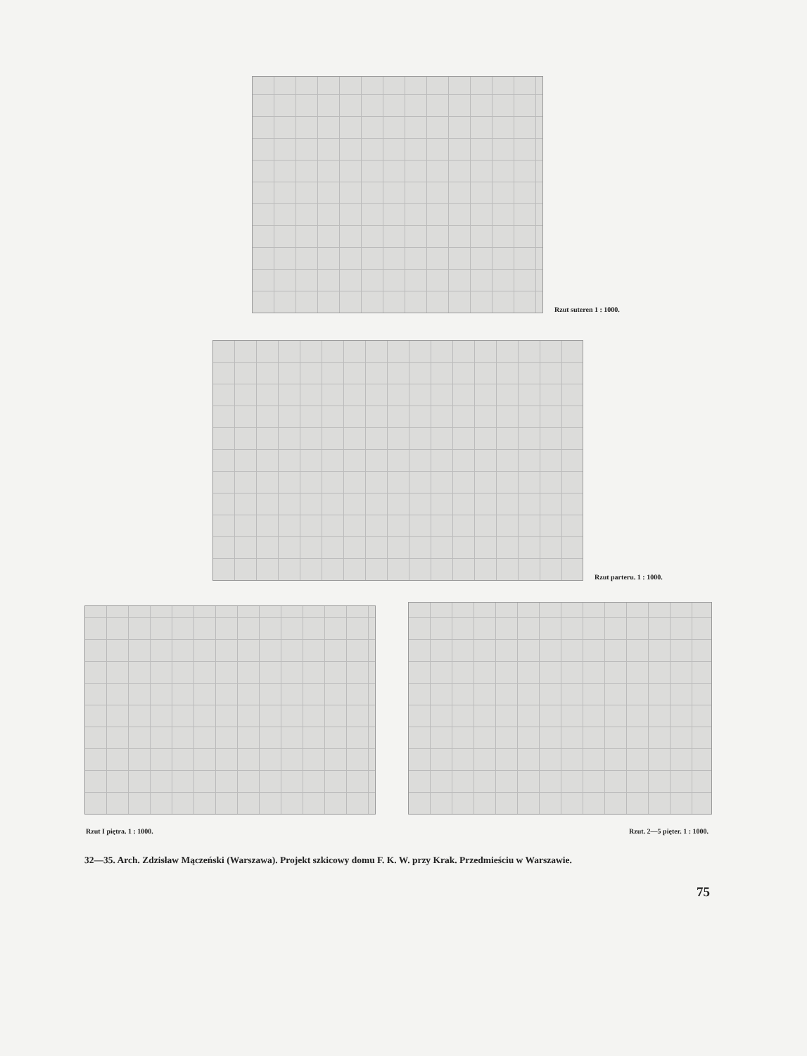Rzut suteren 1 : 1000.
Rzut parteru. 1 : 1000.
Rzut I piętra. 1 : 1000. Rzut. 2—5 pięter. 1 : 1000.
32—35. Arch. Zdzisław Mączeński (Warszawa). Projekt szkicowy domu F. K. W. przy Krak. Przedmieściu w Warszawie.
75